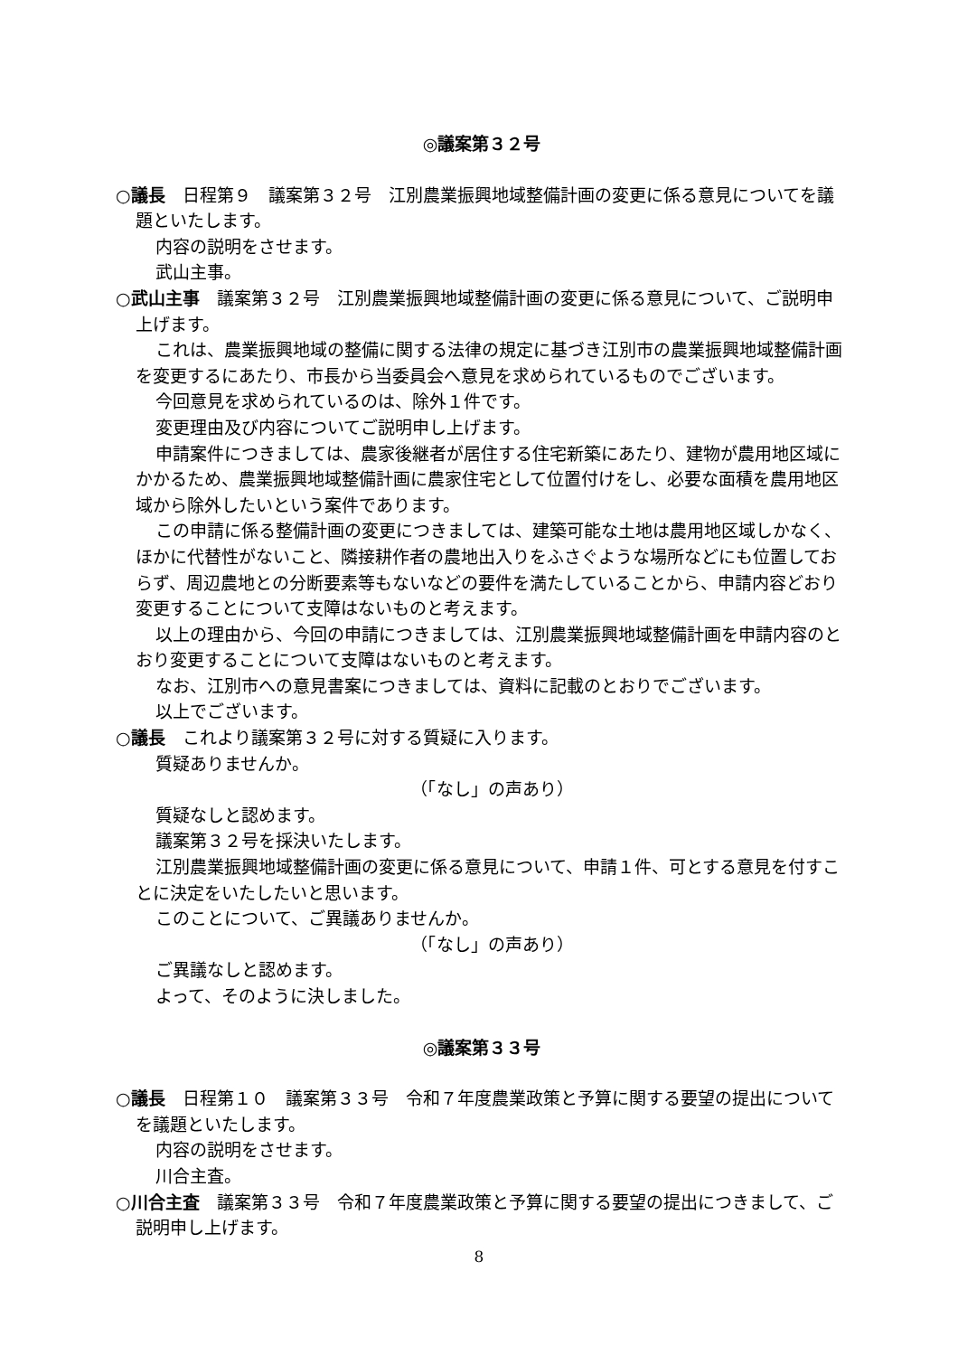◎議案第３２号
○議長　日程第９　議案第３２号　江別農業振興地域整備計画の変更に係る意見についてを議題といたします。
内容の説明をさせます。
武山主事。
○武山主事　議案第３２号　江別農業振興地域整備計画の変更に係る意見について、ご説明申上げます。
これは、農業振興地域の整備に関する法律の規定に基づき江別市の農業振興地域整備計画を変更するにあたり、市長から当委員会へ意見を求められているものでございます。
今回意見を求められているのは、除外１件です。
変更理由及び内容についてご説明申し上げます。
申請案件につきましては、農家後継者が居住する住宅新築にあたり、建物が農用地区域にかかるため、農業振興地域整備計画に農家住宅として位置付けをし、必要な面積を農用地区域から除外したいという案件であります。
この申請に係る整備計画の変更につきましては、建築可能な土地は農用地区域しかなく、ほかに代替性がないこと、隣接耕作者の農地出入りをふさぐような場所などにも位置しておらず、周辺農地との分断要素等もないなどの要件を満たしていることから、申請内容どおり変更することについて支障はないものと考えます。
以上の理由から、今回の申請につきましては、江別農業振興地域整備計画を申請内容のとおり変更することについて支障はないものと考えます。
なお、江別市への意見書案につきましては、資料に記載のとおりでございます。
以上でございます。
○議長　これより議案第３２号に対する質疑に入ります。
質疑ありませんか。
（「なし」の声あり）
質疑なしと認めます。
議案第３２号を採決いたします。
江別農業振興地域整備計画の変更に係る意見について、申請１件、可とする意見を付すことに決定をいたしたいと思います。
このことについて、ご異議ありませんか。
（「なし」の声あり）
ご異議なしと認めます。
よって、そのように決しました。
◎議案第３３号
○議長　日程第１０　議案第３３号　令和７年度農業政策と予算に関する要望の提出についてを議題といたします。
内容の説明をさせます。
川合主査。
○川合主査　議案第３３号　令和７年度農業政策と予算に関する要望の提出につきまして、ご説明申し上げます。
8